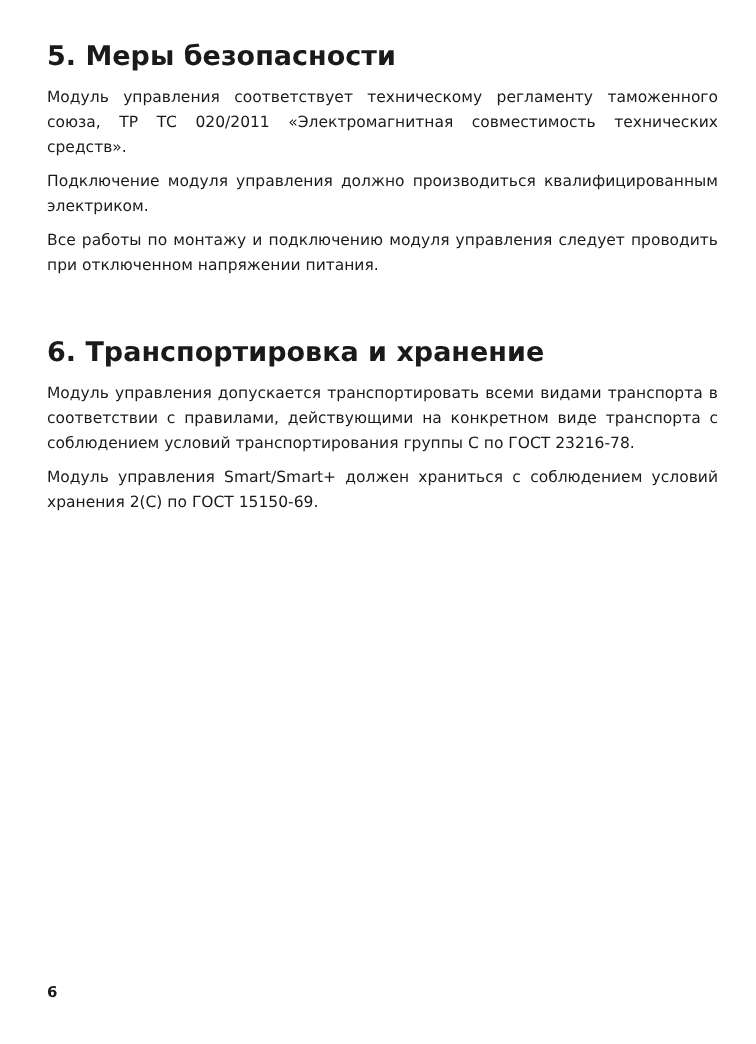5. Меры безопасности
Модуль управления соответствует техническому регламенту таможенного союза, ТР ТС 020/2011 «Электромагнитная совместимость технических средств».
Подключение модуля управления должно производиться квалифицированным электриком.
Все работы по монтажу и подключению модуля управления следует проводить при отключенном напряжении питания.
6. Транспортировка и хранение
Модуль управления допускается транспортировать всеми видами транспорта в соответствии с правилами, действующими на конкретном виде транспорта с соблюдением условий транспортирования группы С по ГОСТ 23216-78.
Модуль управления Smart/Smart+ должен храниться с соблюдением условий хранения 2(С) по ГОСТ 15150-69.
6